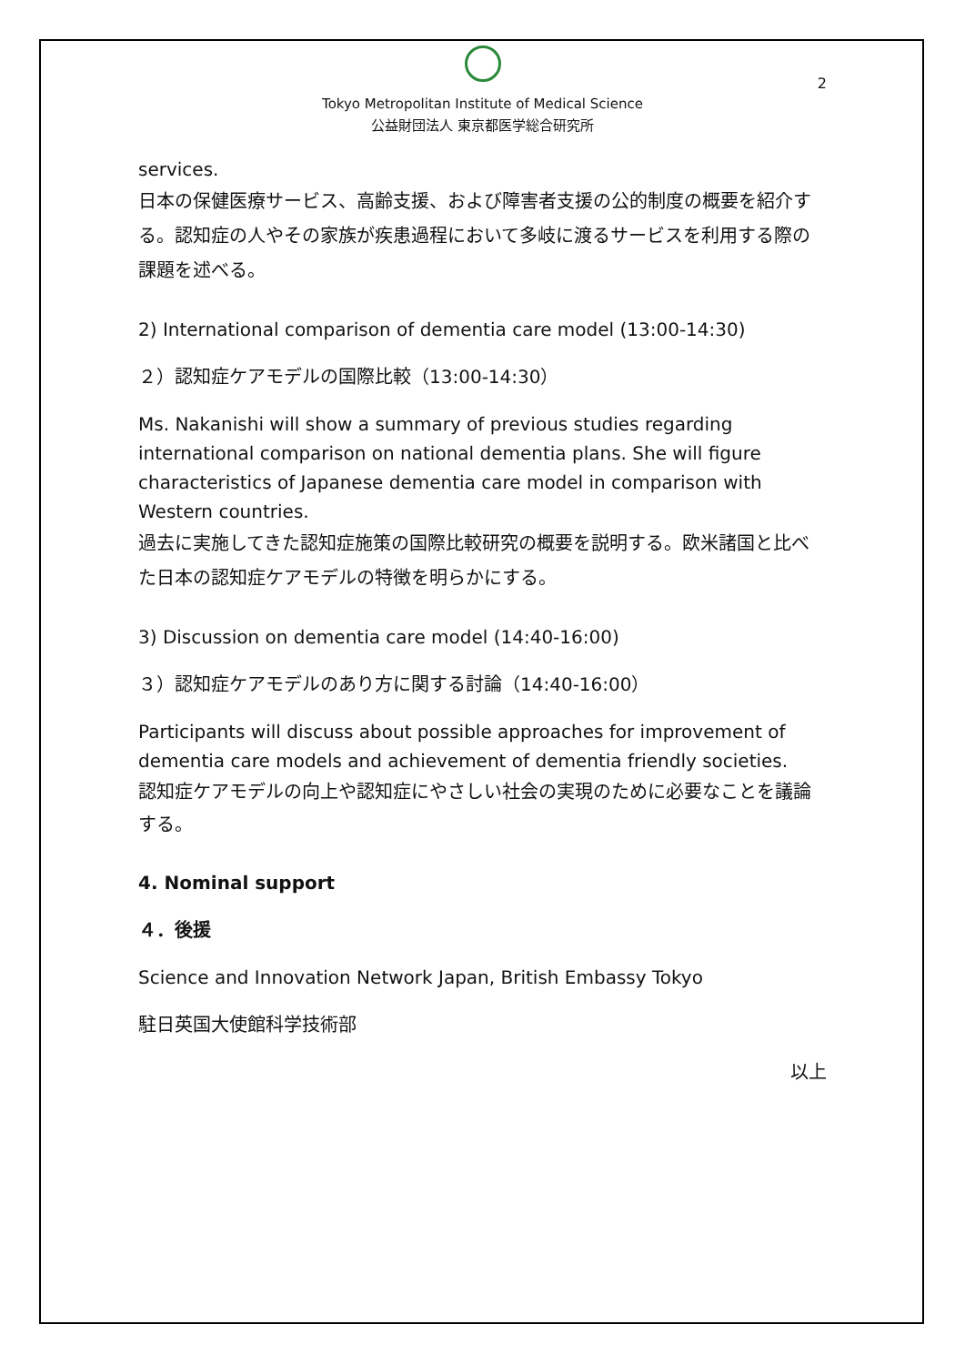2
Tokyo Metropolitan Institute of Medical Science
公益財団法人 東京都医学総合研究所
services.
日本の保健医療サービス、高齢支援、および障害者支援の公的制度の概要を紹介する。認知症の人やその家族が疾患過程において多岐に渡るサービスを利用する際の課題を述べる。
2) International comparison of dementia care model (13:00-14:30)
２）認知症ケアモデルの国際比較（13:00-14:30）
Ms. Nakanishi will show a summary of previous studies regarding international comparison on national dementia plans. She will figure characteristics of Japanese dementia care model in comparison with Western countries.
過去に実施してきた認知症施策の国際比較研究の概要を説明する。欧米諸国と比べた日本の認知症ケアモデルの特徴を明らかにする。
3) Discussion on dementia care model (14:40-16:00)
３）認知症ケアモデルのあり方に関する討論（14:40-16:00）
Participants will discuss about possible approaches for improvement of dementia care models and achievement of dementia friendly societies.
認知症ケアモデルの向上や認知症にやさしい社会の実現のために必要なことを議論する。
4. Nominal support
４．後援
Science and Innovation Network Japan, British Embassy Tokyo
駐日英国大使館科学技術部
以上